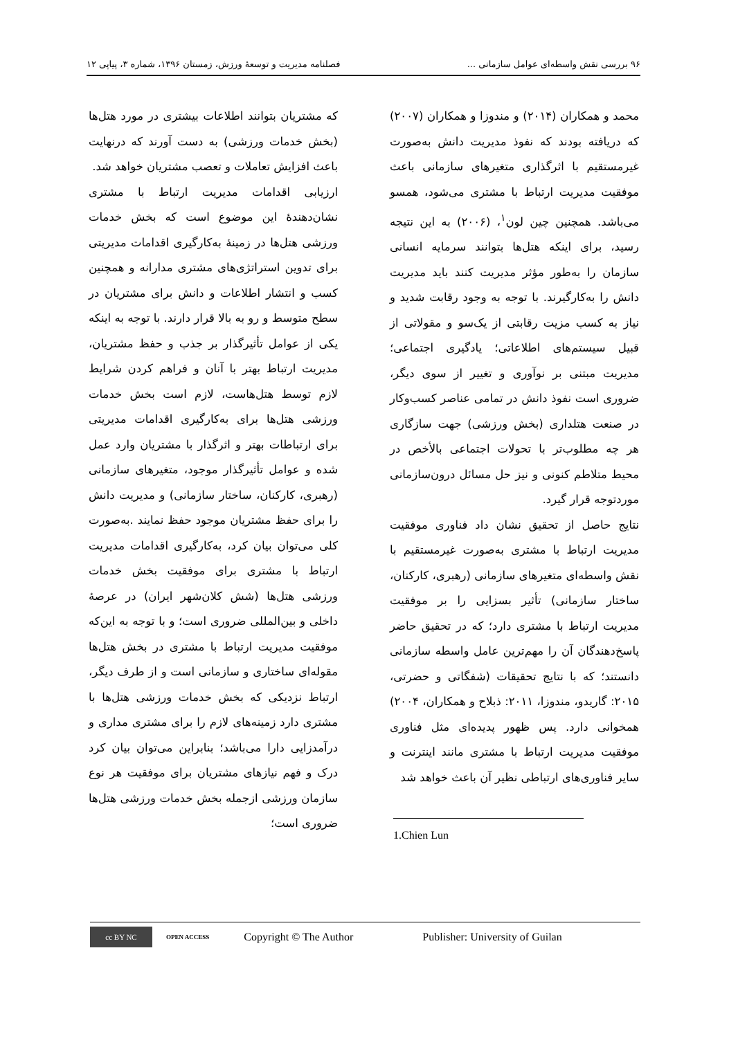۹۶ بررسی نقش واسطه‌ای عوامل سازمانی ... فصلنامه مدیریت و توسعهٔ ورزش، زمستان ۱۳۹۶، شماره ۳، پیاپی ۱۲
محمد و همکاران (۲۰۱۴) و مندوزا و همکاران (۲۰۰۷) که دریافته بودند که نفوذ مدیریت دانش به‌صورت غیرمستقیم با اثرگذاری متغیرهای سازمانی باعث موفقیت مدیریت ارتباط با مشتری می‌شود، همسو می‌باشد. همچنین چین لون<sup>۱</sup>، (۲۰۰۶) به این نتیجه رسید، برای اینکه هتل‌ها بتوانند سرمایه انسانی سازمان را به‌طور مؤثر مدیریت کنند باید مدیریت دانش را به‌کارگیرند. با توجه به وجود رقابت شدید و نیاز به کسب مزیت رقابتی از یک‌سو و مقولاتی از قبیل سیستم‌های اطلاعاتی؛ یادگیری اجتماعی؛ مدیریت مبتنی بر نوآوری و تغییر از سوی دیگر، ضروری است نفوذ دانش در تمامی عناصر کسب‌وکار در صنعت هتلداری (بخش ورزشی) جهت سازگاری هر چه مطلوب‌تر با تحولات اجتماعی بالأخص در محیط متلاطم کنونی و نیز حل مسائل درون‌سازمانی موردتوجه قرار گیرد.
نتایج حاصل از تحقیق نشان داد فناوری موفقیت مدیریت ارتباط با مشتری به‌صورت غیرمستقیم با نقش واسطه‌ای متغیرهای سازمانی (رهبری، کارکنان، ساختار سازمانی) تأثیر بسزایی را بر موفقیت مدیریت ارتباط با مشتری دارد؛ که در تحقیق حاضر پاسخ‌دهندگان آن را مهم‌ترین عامل واسطه سازمانی دانستند؛ که با نتایج تحقیقات (شفگاتی و حضرتی، ۲۰۱۵: گاریدو، مندوزا، ۲۰۱۱: ذبلاح و همکاران، ۲۰۰۴) همخوانی دارد. پس ظهور پدیده‌ای مثل فناوری موفقیت مدیریت ارتباط با مشتری مانند اینترنت و سایر فناوری‌های ارتباطی نظیر آن باعث خواهد شد
1.Chien Lun
که مشتریان بتوانند اطلاعات بیشتری در مورد هتل‌ها (بخش خدمات ورزشی) به دست آورند که درنهایت باعث افزایش تعاملات و تعصب مشتریان خواهد شد.
ارزیابی اقدامات مدیریت ارتباط با مشتری نشان‌دهندهٔ این موضوع است که بخش خدمات ورزشی هتل‌ها در زمینهٔ به‌کارگیری اقدامات مدیریتی برای تدوین استراتژی‌های مشتری مدارانه و همچنین کسب و انتشار اطلاعات و دانش برای مشتریان در سطح متوسط و رو به بالا قرار دارند. با توجه به اینکه یکی از عوامل تأثیرگذار بر جذب و حفظ مشتریان، مدیریت ارتباط بهتر با آنان و فراهم کردن شرایط لازم توسط هتل‌هاست، لازم است بخش خدمات ورزشی هتل‌ها برای به‌کارگیری اقدامات مدیریتی برای ارتباطات بهتر و اثرگذار با مشتریان وارد عمل شده و عوامل تأثیرگذار موجود، متغیرهای سازمانی (رهبری، کارکنان، ساختار سازمانی) و مدیریت دانش را برای حفظ مشتریان موجود حفظ نمایند .به‌صورت کلی می‌توان بیان کرد، به‌کارگیری اقدامات مدیریت ارتباط با مشتری برای موفقیت بخش خدمات ورزشی هتل‌ها (شش کلان‌شهر ایران) در عرصهٔ داخلی و بین‌المللی ضروری است؛ و با توجه به این‌که موفقیت مدیریت ارتباط با مشتری در بخش هتل‌ها مقوله‌ای ساختاری و سازمانی است و از طرف دیگر، ارتباط نزدیکی که بخش خدمات ورزشی هتل‌ها با مشتری دارد زمینه‌های لازم را برای مشتری مداری و درآمدزایی دارا می‌باشد؛ بنابراین می‌توان بیان کرد درک و فهم نیازهای مشتریان برای موفقیت هر نوع سازمان ورزشی ازجمله بخش خدمات ورزشی هتل‌ها ضروری است؛
cc BY NC OPEN ACCESS Copyright © The Author Publisher: University of Guilan